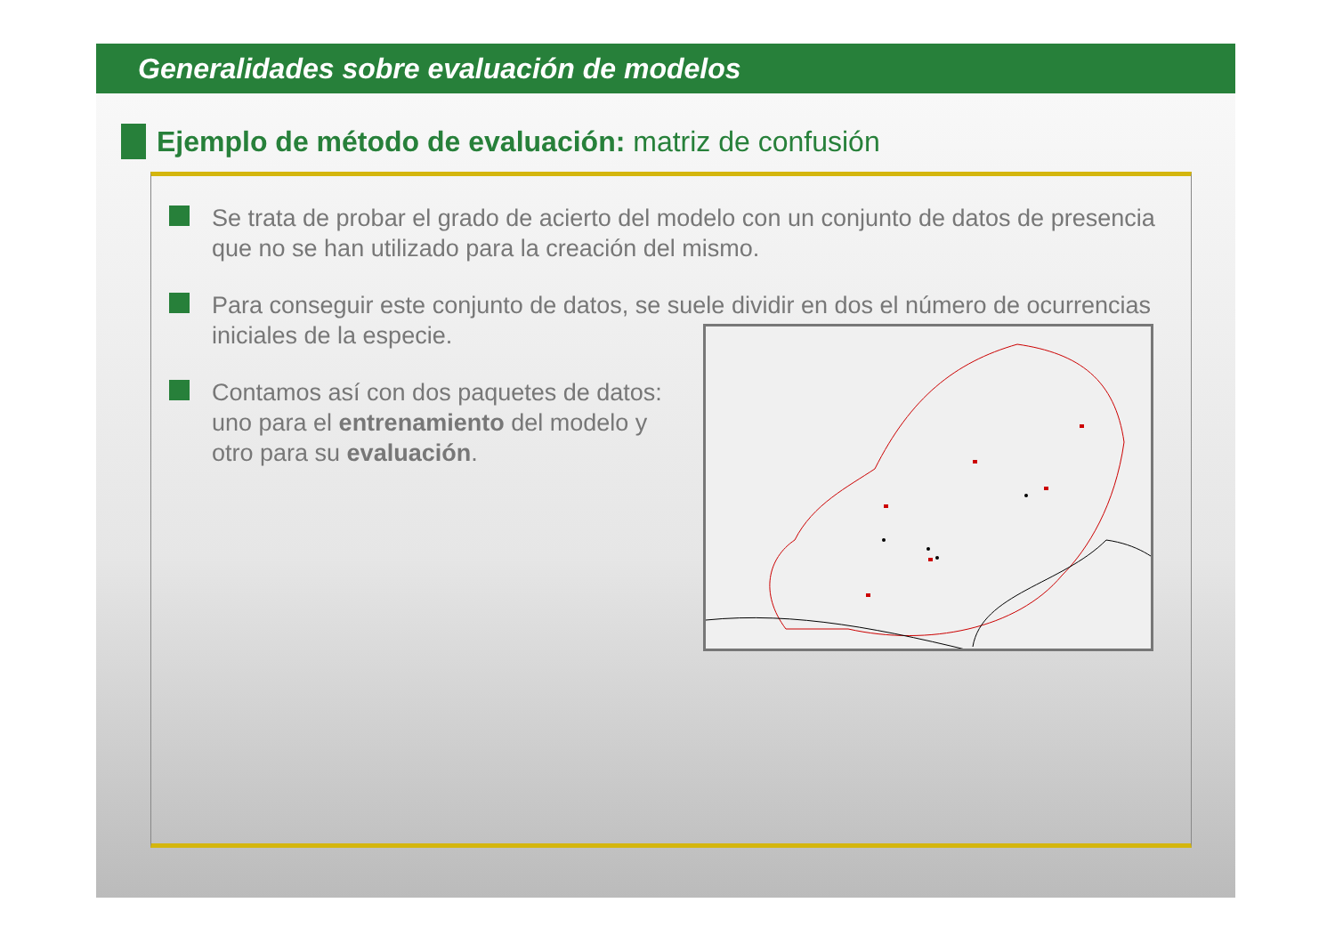Generalidades sobre evaluación de modelos
Ejemplo de método de evaluación: matriz de confusión
Se trata de probar el grado de acierto del modelo con un conjunto de datos de presencia que no se han utilizado para la creación del mismo.
Para conseguir este conjunto de datos, se suele dividir en dos el número de ocurrencias iniciales de la especie.
Contamos así con dos paquetes de datos: uno para el entrenamiento del modelo y otro para su evaluación.